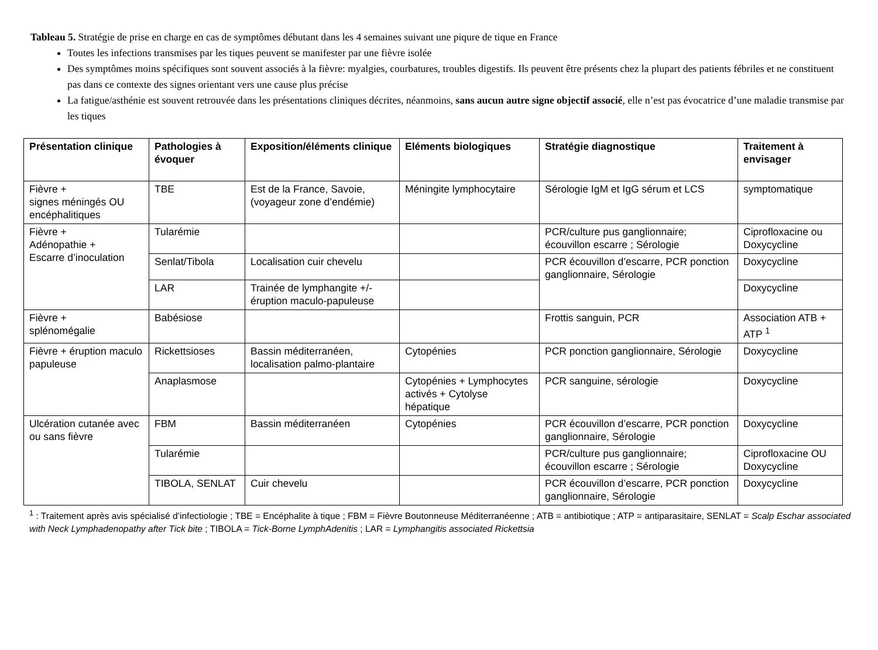Tableau 5. Stratégie de prise en charge en cas de symptômes débutant dans les 4 semaines suivant une piqure de tique en France
Toutes les infections transmises par les tiques peuvent se manifester par une fièvre isolée
Des symptômes moins spécifiques sont souvent associés à la fièvre: myalgies, courbatures, troubles digestifs. Ils peuvent être présents chez la plupart des patients fébriles et ne constituent pas dans ce contexte des signes orientant vers une cause plus précise
La fatigue/asthénie est souvent retrouvée dans les présentations cliniques décrites, néanmoins, sans aucun autre signe objectif associé, elle n’est pas évocatrice d’une maladie transmise par les tiques
| Présentation clinique | Pathologies à évoquer | Exposition/éléments clinique | Eléments biologiques | Stratégie diagnostique | Traitement à envisager |
| --- | --- | --- | --- | --- | --- |
| Fièvre + signes méningés OU encéphalitiques | TBE | Est de la France, Savoie, (voyageur zone d’endémie) | Méningite lymphocytaire | Sérologie IgM et IgG sérum et LCS | symptomatique |
| Fièvre + Adénopathie + Escarre d’inoculation | Tularémie | | | PCR/culture pus ganglionnaire; écouvillon escarre ; Sérologie | Ciprofloxacine ou Doxycycline |
| | Senlat/Tibola | Localisation cuir chevelu | | PCR écouvillon d’escarre, PCR ponction ganglionnaire, Sérologie | Doxycycline |
| | LAR | Trainée de lymphangite +/- éruption maculo-papuleuse | | | Doxycycline |
| Fièvre + splénomégalie | Babésiose | | | Frottis sanguin, PCR | Association ATB + ATP <sup>1</sup> |
| Fièvre + éruption maculo papuleuse | Rickettsioses | Bassin méditerranéen, localisation palmo-plantaire | Cytopénies | PCR ponction ganglionnaire, Sérologie | Doxycycline |
| | Anaplasmose | | Cytopénies + Lymphocytes activés + Cytolyse hépatique | PCR sanguine, sérologie | Doxycycline |
| Ulcération cutanée avec ou sans fièvre | FBM | Bassin méditerranéen | Cytopénies | PCR écouvillon d’escarre, PCR ponction ganglionnaire, Sérologie | Doxycycline |
| | Tularémie | | | PCR/culture pus ganglionnaire; écouvillon escarre ; Sérologie | Ciprofloxacine OU Doxycycline |
| | TIBOLA, SENLAT | Cuir chevelu | | PCR écouvillon d’escarre, PCR ponction ganglionnaire, Sérologie | Doxycycline |
<sup>1</sup> : Traitement après avis spécialisé d’infectiologie ; TBE = Encéphalite à tique ; FBM = Fièvre Boutonneuse Méditerranéenne ; ATB = antibiotique ; ATP = antiparasitaire, SENLAT = Scalp Eschar associated with Neck Lymphadenopathy after Tick bite ; TIBOLA = Tick-Borne LymphAdenitis ; LAR = Lymphangitis associated Rickettsia